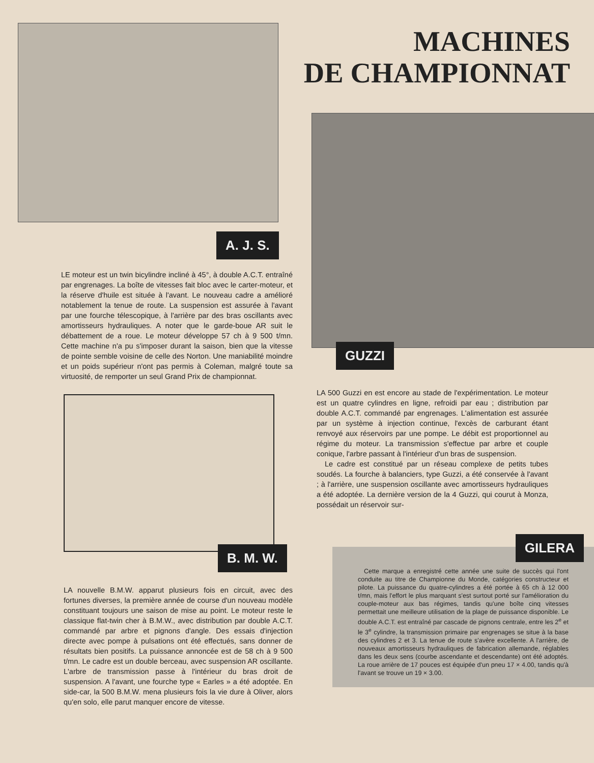MACHINES
DE CHAMPIONNAT
A. J. S.
LE moteur est un twin bicylindre incliné à 45°, à double A.C.T. entraîné par engrenages. La boîte de vitesses fait bloc avec le carter-moteur, et la réserve d'huile est située à l'avant. Le nouveau cadre a amélioré notablement la tenue de route. La suspension est assurée à l'avant par une fourche télescopique, à l'arrière par des bras oscillants avec amortisseurs hydrauliques. A noter que le garde-boue AR suit le débattement de a roue. Le moteur développe 57 ch à 9 500 t/mn. Cette machine n'a pu s'imposer durant la saison, bien que la vitesse de pointe semble voisine de celle des Norton. Une maniabilité moindre et un poids supérieur n'ont pas permis à Coleman, malgré toute sa virtuosité, de remporter un seul Grand Prix de championnat.
GUZZI
LA 500 Guzzi en est encore au stade de l'expérimentation. Le moteur est un quatre cylindres en ligne, refroidi par eau ; distribution par double A.C.T. commandé par engrenages. L'alimentation est assurée par un système à injection continue, l'excès de carburant étant renvoyé aux réservoirs par une pompe. Le débit est proportionnel au régime du moteur. La transmission s'effectue par arbre et couple conique, l'arbre passant à l'intérieur d'un bras de suspension.
Le cadre est constitué par un réseau complexe de petits tubes soudés. La fourche à balanciers, type Guzzi, a été conservée à l'avant ; à l'arrière, une suspension oscillante avec amortisseurs hydrauliques a été adoptée. La dernière version de la 4 Guzzi, qui courut à Monza, possédait un réservoir sur-
B. M. W.
LA nouvelle B.M.W. apparut plusieurs fois en circuit, avec des fortunes diverses, la première année de course d'un nouveau modèle constituant toujours une saison de mise au point. Le moteur reste le classique flat-twin cher à B.M.W., avec distribution par double A.C.T. commandé par arbre et pignons d'angle. Des essais d'injection directe avec pompe à pulsations ont été effectués, sans donner de résultats bien positifs. La puissance annoncée est de 58 ch à 9 500 t/mn. Le cadre est un double berceau, avec suspension AR oscillante. L'arbre de transmission passe à l'intérieur du bras droit de suspension. A l'avant, une fourche type « Earles » a été adoptée. En side-car, la 500 B.M.W. mena plusieurs fois la vie dure à Oliver, alors qu'en solo, elle parut manquer encore de vitesse.
GILERA
Cette marque a enregistré cette année une suite de succès qui l'ont conduite au titre de Championne du Monde, catégories constructeur et pilote. La puissance du quatre-cylindres a été portée à 65 ch à 12 000 t/mn, mais l'effort le plus marquant s'est surtout porté sur l'amélioration du couple-moteur aux bas régimes, tandis qu'une boîte cinq vitesses permettait une meilleure utilisation de la plage de puissance disponible. Le double A.C.T. est entraîné par cascade de pignons centrale, entre les 2<sup>e</sup> et le 3<sup>e</sup> cylindre, la transmission primaire par engrenages se situe à la base des cylindres 2 et 3. La tenue de route s'avère excellente. A l'arrière, de nouveaux amortisseurs hydrauliques de fabrication allemande, réglables dans les deux sens (courbe ascendante et descendante) ont été adoptés. La roue arrière de 17 pouces est équipée d'un pneu 17 × 4.00, tandis qu'à l'avant se trouve un 19 × 3.00.